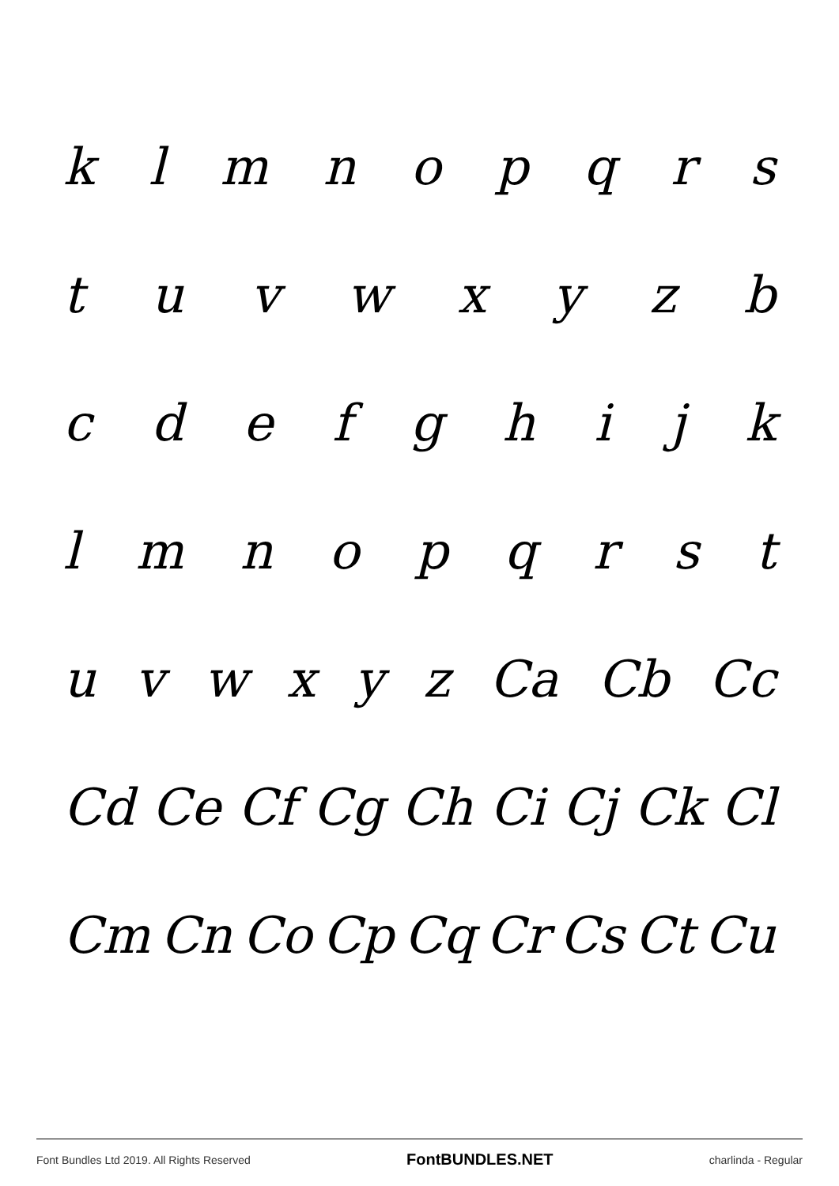klmnopqrs
tuvwxyzb
cdefghijk
lmnopqrst
uvwxyz Ca Cb Cc
Cd Ce Cf Cg Ch Ci Cj Ck Cl
Cm Cn Co Cp Cq Cr Cs Ct Cu
Font Bundles Ltd 2019. All Rights Reserved FontBUNDLES.NET charlinda - Regular